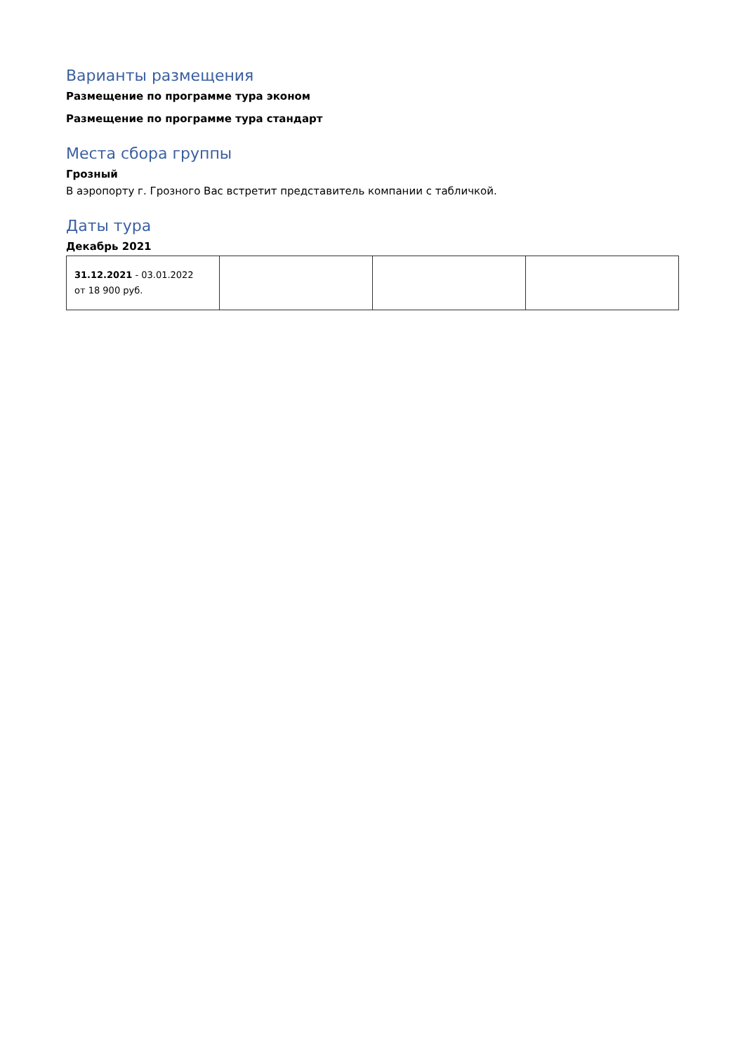Варианты размещения
Размещение по программе тура эконом
Размещение по программе тура стандарт
Места сбора группы
Грозный
В аэропорту г. Грозного Вас встретит представитель компании с табличкой.
Даты тура
Декабрь 2021
| 31.12.2021 - 03.01.2022 от 18 900 руб. | | | |